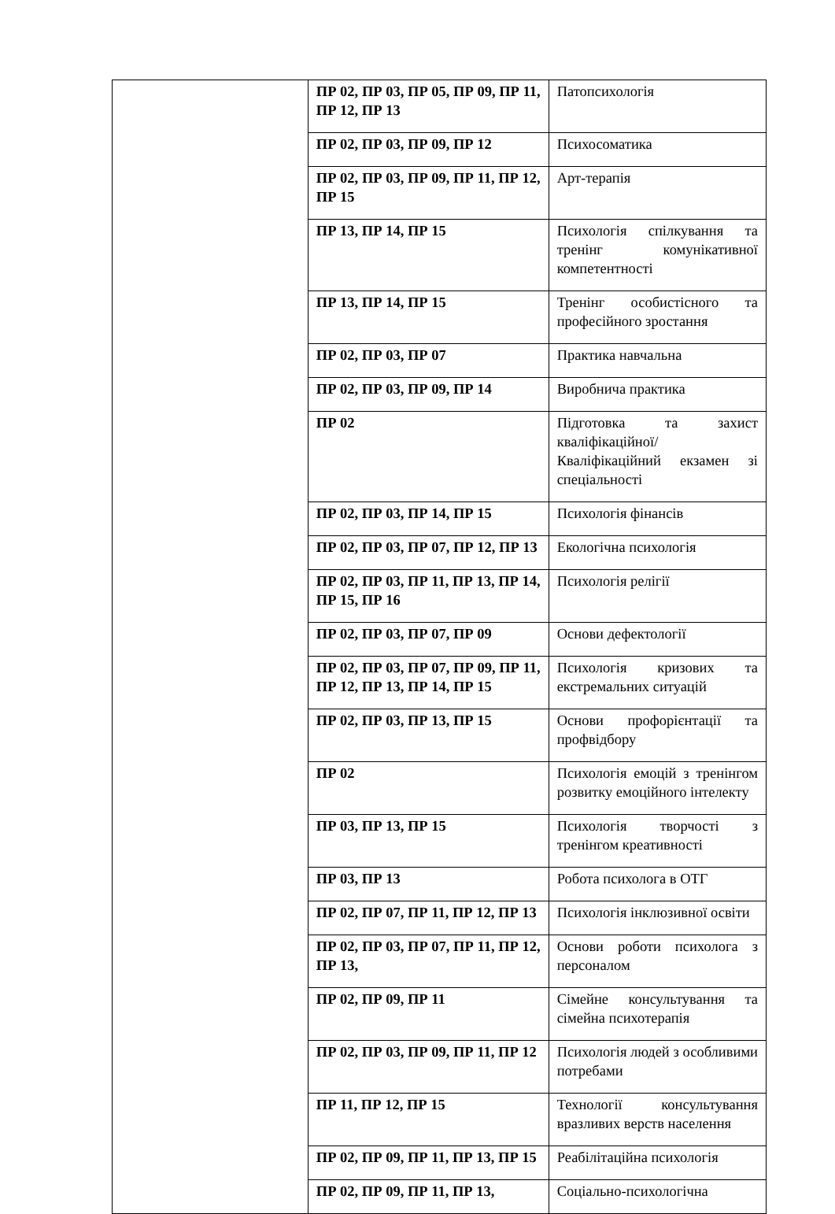| | ПР 02, ПР 03, ПР 05, ПР 09, ПР 11, ПР 12, ПР 13 | Патопсихологія |
| | ПР 02, ПР 03, ПР 09, ПР 12 | Психосоматика |
| | ПР 02, ПР 03, ПР 09, ПР 11, ПР 12, ПР 15 | Арт-терапія |
| | ПР 13, ПР 14, ПР 15 | Психологія спілкування та тренінг комунікативної компетентності |
| | ПР 13, ПР 14, ПР 15 | Тренінг особистісного та професійного зростання |
| | ПР 02, ПР 03, ПР 07 | Практика навчальна |
| | ПР 02, ПР 03, ПР 09, ПР 14 | Виробнича практика |
| | ПР 02 | Підготовка та захист кваліфікаційної/ Кваліфікаційний екзамен зі спеціальності |
| | ПР 02, ПР 03, ПР 14, ПР 15 | Психологія фінансів |
| | ПР 02, ПР 03, ПР 07, ПР 12, ПР 13 | Екологічна психологія |
| | ПР 02, ПР 03, ПР 11, ПР 13, ПР 14, ПР 15, ПР 16 | Психологія релігії |
| | ПР 02, ПР 03, ПР 07, ПР 09 | Основи дефектології |
| | ПР 02, ПР 03, ПР 07, ПР 09, ПР 11, ПР 12, ПР 13, ПР 14, ПР 15 | Психологія кризових та екстремальних ситуацій |
| | ПР 02, ПР 03, ПР 13, ПР 15 | Основи профорієнтації та профвідбору |
| | ПР 02 | Психологія емоцій з тренінгом розвитку емоційного інтелекту |
| | ПР 03, ПР 13, ПР 15 | Психологія творчості з тренінгом креативності |
| | ПР 03, ПР 13 | Робота психолога в ОТГ |
| | ПР 02, ПР 07, ПР 11, ПР 12, ПР 13 | Психологія інклюзивної освіти |
| | ПР 02, ПР 03, ПР 07, ПР 11, ПР 12, ПР 13, | Основи роботи психолога з персоналом |
| | ПР 02, ПР 09, ПР 11 | Сімейне консультування та сімейна психотерапія |
| | ПР 02, ПР 03, ПР 09, ПР 11, ПР 12 | Психологія людей з особливими потребами |
| | ПР 11, ПР 12, ПР 15 | Технології консультування вразливих верств населення |
| | ПР 02, ПР 09, ПР 11, ПР 13, ПР 15 | Реабілітаційна психологія |
| | ПР 02, ПР 09, ПР 11, ПР 13, | Соціально-психологічна |